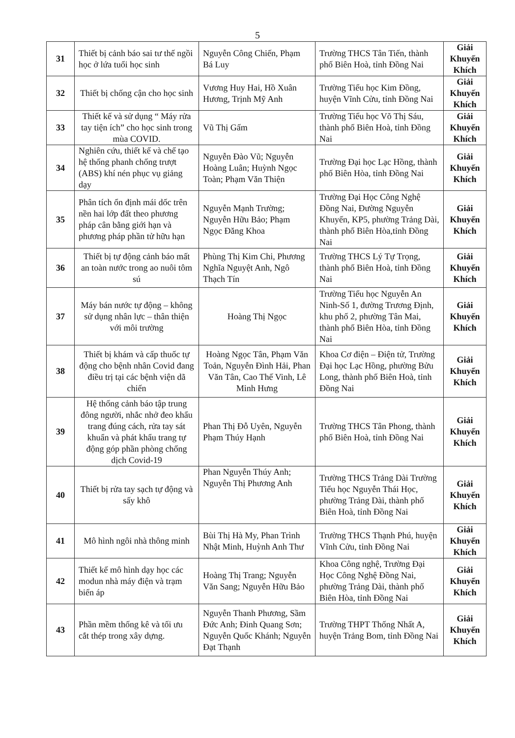5
| 31 | Thiết bị cảnh báo sai tư thế ngồi học ở lứa tuổi học sinh | Nguyễn Công Chiến, Phạm Bá Luy | Trường THCS Tân Tiến, thành phố Biên Hoà, tỉnh Đồng Nai | Giải Khuyến Khích |
| 32 | Thiết bị chống cận cho học sinh | Vương Huy Hai, Hồ Xuân Hương, Trịnh Mỹ Anh | Trường Tiểu học Kim Đồng, huyện Vĩnh Cửu, tỉnh Đồng Nai | Giải Khuyến Khích |
| 33 | Thiết kế và sử dụng “ Máy rửa tay tiện ích” cho học sinh trong mùa COVID. | Vũ Thị Gấm | Trường Tiểu học Võ Thị Sáu, thành phố Biên Hoà, tỉnh Đồng Nai | Giải Khuyến Khích |
| 34 | Nghiên cứu, thiết kế và chế tạo hệ thống phanh chống trượt (ABS) khí nén phục vụ giảng dạy | Nguyễn Đào Vũ; Nguyễn Hoàng Luân; Huỳnh Ngọc Toàn; Phạm Văn Thiện | Trường Đại học Lạc Hồng, thành phố Biên Hòa, tỉnh Đồng Nai | Giải Khuyến Khích |
| 35 | Phân tích ổn định mái dốc trên nền hai lớp đất theo phương pháp cân bằng giới hạn và phương pháp phần tử hữu hạn | Nguyễn Mạnh Trường; Nguyễn Hữu Bảo; Phạm Ngọc Đăng Khoa | Trường Đại Học Công Nghệ Đồng Nai, Đường Nguyễn Khuyến, KP5, phường Trảng Dài, thành phố Biên Hòa,tỉnh Đồng Nai | Giải Khuyến Khích |
| 36 | Thiết bị tự động cảnh báo mất an toàn nước trong ao nuôi tôm sú | Phùng Thị Kim Chi, Phương Nghĩa Nguyệt Anh, Ngô Thạch Tín | Trường THCS Lý Tự Trọng, thành phố Biên Hoà, tỉnh Đồng Nai | Giải Khuyến Khích |
| 37 | Máy bán nước tự động – không sử dụng nhân lực – thân thiện với môi trường | Hoàng Thị Ngọc | Trường Tiểu học Nguyễn An Ninh-Số 1, đường Trương Định, khu phố 2, phường Tân Mai, thành phố Biên Hòa, tỉnh Đồng Nai | Giải Khuyến Khích |
| 38 | Thiết bị khám và cấp thuốc tự động cho bệnh nhân Covid đang điều trị tại các bệnh viện dã chiến | Hoàng Ngọc Tân, Phạm Văn Toản, Nguyễn Đình Hải, Phan Văn Tân, Cao Thế Vinh, Lê Minh Hưng | Khoa Cơ điện – Điện tử, Trường Đại học Lạc Hồng, phường Bửu Long, thành phố Biên Hoà, tỉnh Đồng Nai | Giải Khuyến Khích |
| 39 | Hệ thống cảnh báo tập trung đông người, nhắc nhở đeo khẩu trang đúng cách, rửa tay sát khuẩn và phát khẩu trang tự động góp phần phòng chống dịch Covid-19 | Phan Thị Đỗ Uyên, Nguyễn Phạm Thúy Hạnh | Trường THCS Tân Phong, thành phố Biên Hoà, tỉnh Đồng Nai | Giải Khuyến Khích |
| 40 | Thiết bị rửa tay sạch tự động và sấy khô | Phan Nguyễn Thúy Anh; Nguyễn Thị Phương Anh | Trường THCS Trảng Dài Trường Tiểu học Nguyễn Thái Học, phường Trảng Dài, thành phố Biên Hoà, tỉnh Đồng Nai | Giải Khuyến Khích |
| 41 | Mô hình ngôi nhà thông minh | Bùi Thị Hà My, Phan Trình Nhật Minh, Huỳnh Anh Thư | Trường THCS Thạnh Phú, huyện Vĩnh Cửu, tỉnh Đồng Nai | Giải Khuyến Khích |
| 42 | Thiết kế mô hình dạy học các modun nhà máy điện và trạm biến áp | Hoàng Thị Trang; Nguyễn Văn Sang; Nguyễn Hữu Bảo | Khoa Công nghệ, Trường Đại Học Công Nghệ Đồng Nai, phường Trảng Dài, thành phố Biên Hòa, tỉnh Đồng Nai | Giải Khuyến Khích |
| 43 | Phần mềm thống kê và tối ưu cắt thép trong xây dựng. | Nguyễn Thanh Phương, Sầm Đức Anh; Đinh Quang Sơn; Nguyễn Quốc Khánh; Nguyễn Đạt Thạnh | Trường THPT Thống Nhất A, huyện Trảng Bom, tỉnh Đồng Nai | Giải Khuyến Khích |